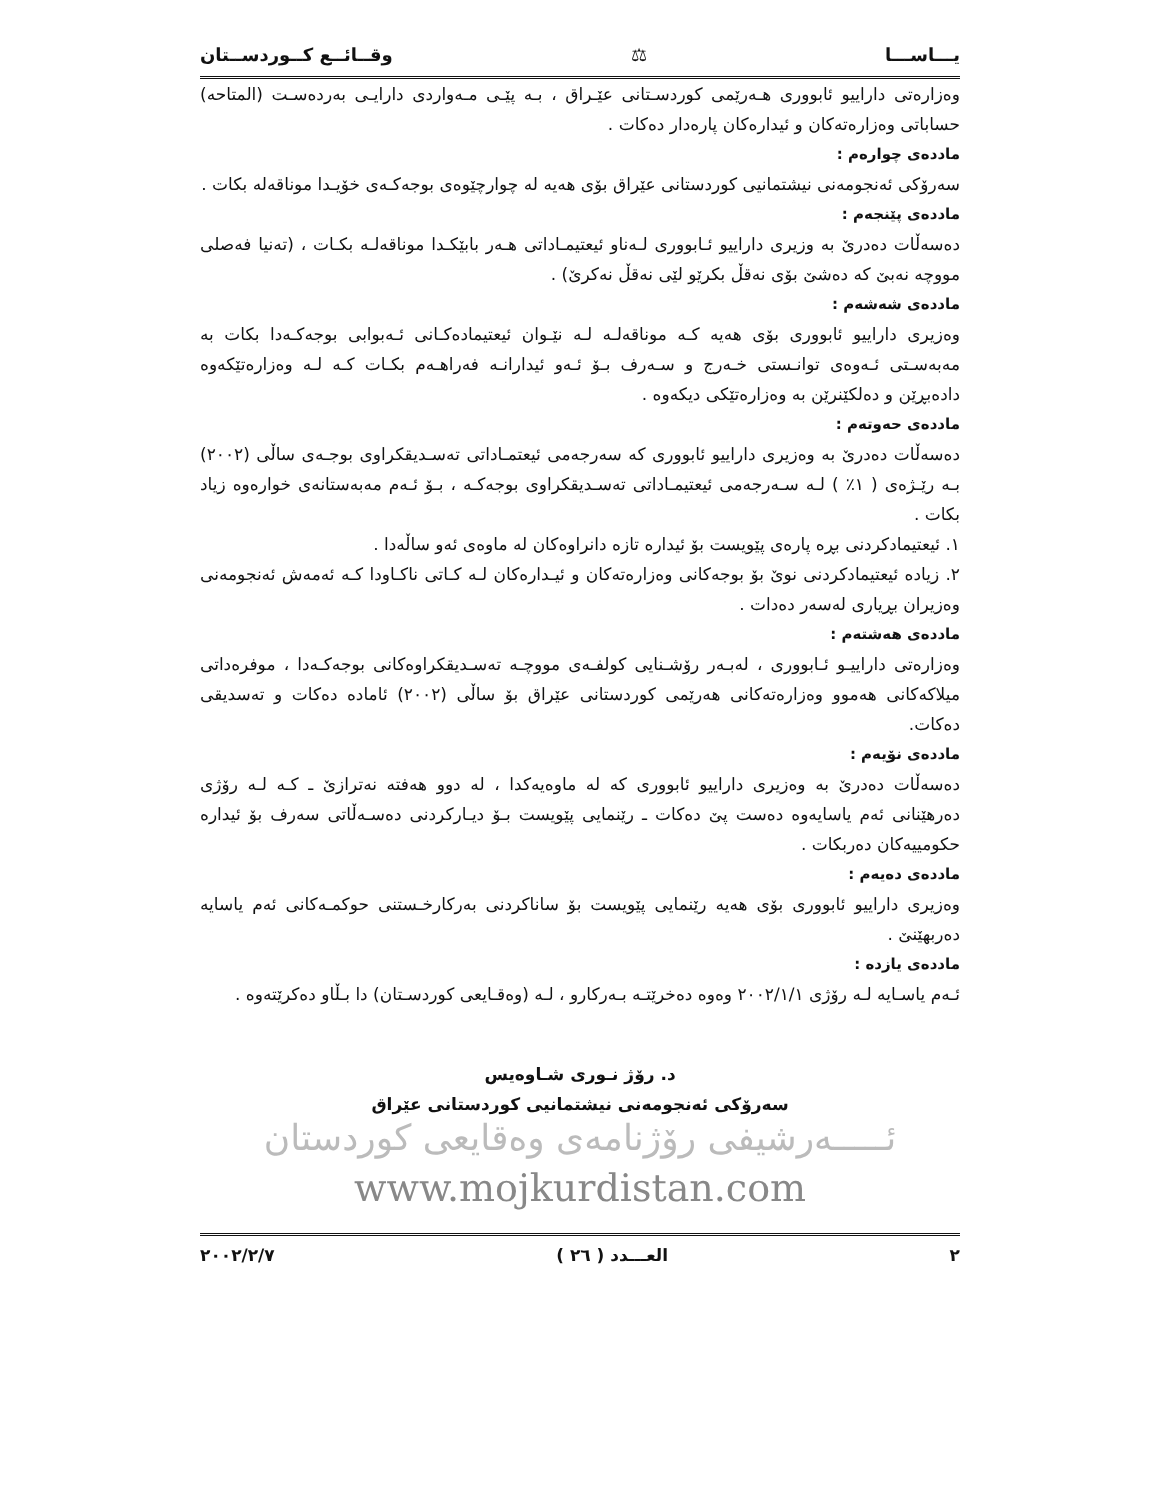یـــاســـا ⚖ وقــائــع کــوردســتان
وەزارەتی داراییو ئابووری هـەرێمی کوردسـتانی عێـراق ، بـە پێـی مـەواردی دارایـی بەردەسـت (المتاحە) حساباتی وەزارەتەکان و ئیدارەکان پارەدار دەکات .
ماددەی چوارەم :
سەرۆکی ئەنجومەنی نیشتمانیی کوردستانی عێراق بۆی هەیە لە چوارچێوەی بوجەکـەی خۆیـدا موناقەلە بکات .
ماددەی پێنجەم :
دەسەڵات دەدرێ بە وزیری داراییو ئـابووری لـەناو ئیعتیمـاداتی هـەر بابێکـدا موناقەلـە بکـات ، (تەنیا فەصلی مووچە نەبێ کە دەشێ بۆی نەقڵ بکرێو لێی نەقڵ نەکرێ) .
ماددەی شەشەم :
وەزیری داراییو ئابووری بۆی هەیە کـە موناقەلـە لـە نێـوان ئیعتیمادەکـانی ئـەبوابی بوجەکـەدا بکات بە مەبەسـتی ئـەوەی توانـستی خـەرج و سـەرف بـۆ ئـەو ئیدارانـە فەراهـەم بکـات کـە لـە وەزارەتێکەوە دادەبڕێن و دەلکێنرێن بە وەزارەتێکی دیکەوە .
ماددەی حەوتەم :
دەسەڵات دەدرێ بە وەزیری داراییو ئابووری کە سەرجەمی ئیعتمـاداتی تەسـدیقکراوی بوجـەی ساڵی (٢٠٠٢) بـە رێـژەی ( ١٪ ) لـە سـەرجەمی ئیعتیمـاداتی تەسـدیقکراوی بوجەکـە ، بـۆ ئـەم مەبەستانەی خوارەوە زیاد بکات .
١. ئیعتیمادکردنی بڕە پارەی پێویست بۆ ئیدارە تازە دانراوەکان لە ماوەی ئەو ساڵەدا .
٢. زیادە ئیعتیمادکردنی نوێ بۆ بوجەکانی وەزارەتەکان و ئیـدارەکان لـە کـاتی ناکـاودا کـە ئەمەش ئەنجومەنی وەزیران بڕیاری لەسەر دەدات .
ماددەی هەشتەم :
وەزارەتی داراییـو ئـابووری ، لەبـەر رۆشـنایی کولفـەی مووچـە تەسـدیقکراوەکانی بوجەکـەدا ، موفرەداتی میلاکەکانی هەموو وەزارەتەکانی هەرێمی کوردستانی عێراق بۆ ساڵی (٢٠٠٢) ئامادە دەکات و تەسدیقی دەکات.
ماددەی نۆیەم :
دەسەڵات دەدرێ بە وەزیری داراییو ئابووری کە لە ماوەیەکدا ، لە دوو هەفتە نەترازێ ـ کـە لـە رۆژی دەرهێنانی ئەم یاسایەوە دەست پێ دەکات ـ رێنمایی پێویست بـۆ دیـارکردنی دەسـەڵاتی سەرف بۆ ئیدارە حکومییەکان دەربکات .
ماددەی دەیەم :
وەزیری داراییو ئابووری بۆی هەیە رێنمایی پێویست بۆ ساناکردنی بەرکارخـستنی حوکمـەکانی ئەم یاسایە دەربهێنێ .
ماددەی یازدە :
ئـەم یاسـایە لـە رۆژی ٢٠٠٢/١/١ وەوە دەخرێتـە بـەرکارو ، لـە (وەقـایعی کوردسـتان) دا بـڵاو دەکرێتەوە .
د. رۆژ نـوری شـاوەیس
سەرۆکی ئەنجومەنی نیشتمانیی کوردستانی عێراق
ئـــــەرشیفی رۆژنامەی وەقایعی کوردستان
www.mojkurdistan.com
٢ العـــدد ( ٢٦ ) ٢٠٠٢/٢/٧